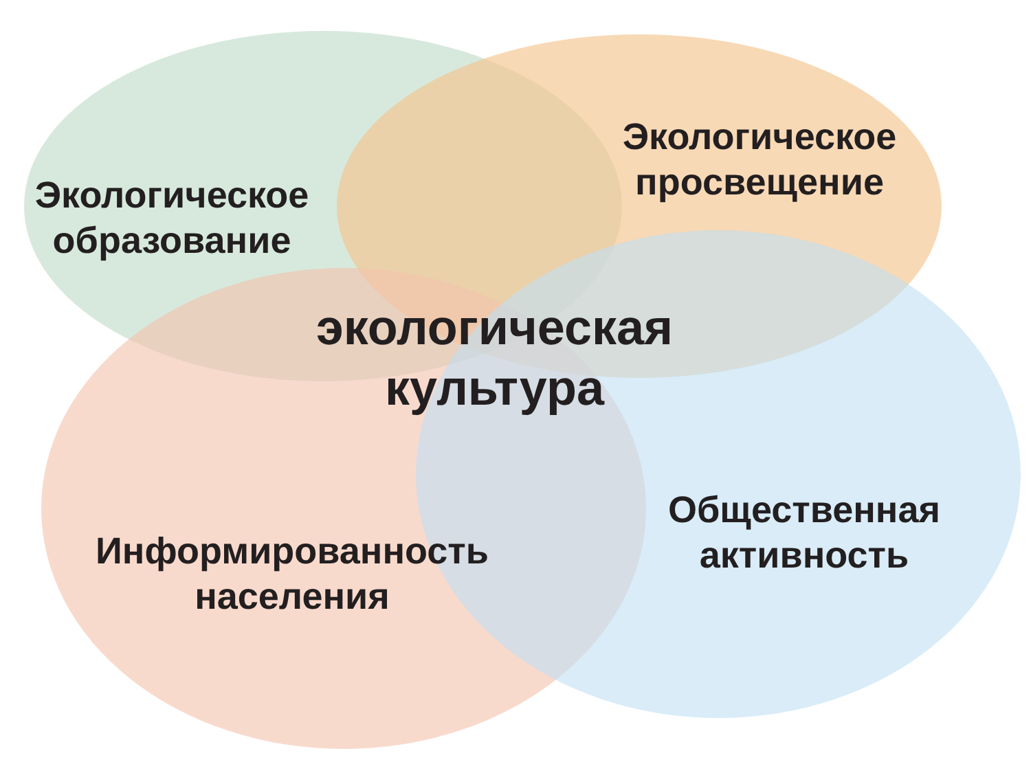Экологическое
образование
Экологическое
просвещение
экологическая
культура
Информированность
населения
Общественная
активность